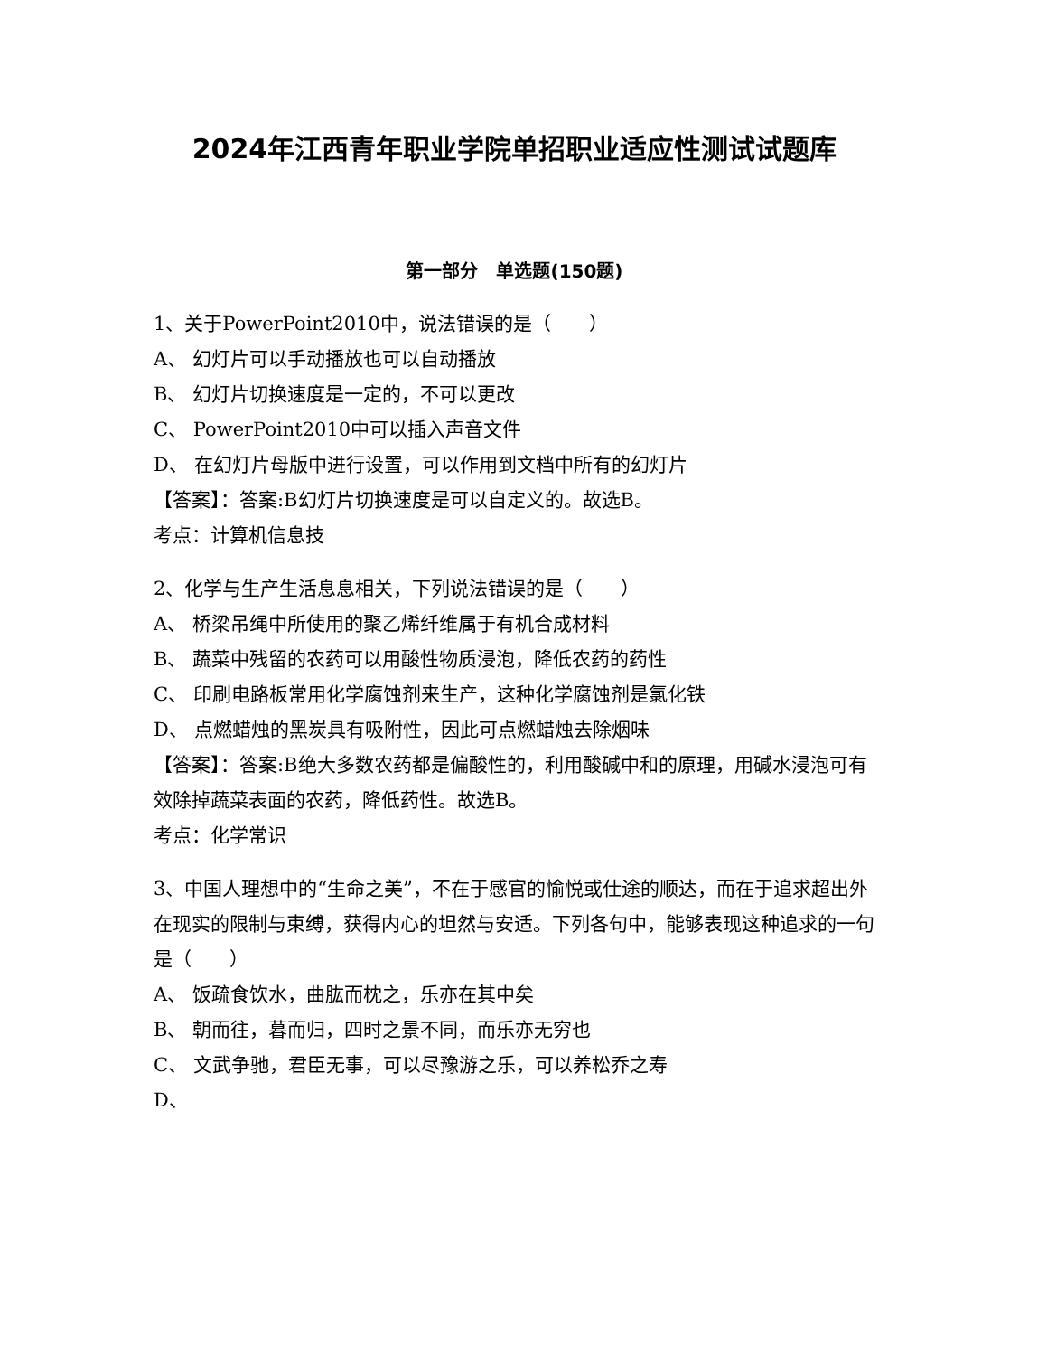2024年江西青年职业学院单招职业适应性测试试题库
第一部分　单选题(150题)
1、关于PowerPoint2010中，说法错误的是（　　）
A、 幻灯片可以手动播放也可以自动播放
B、 幻灯片切换速度是一定的，不可以更改
C、 PowerPoint2010中可以插入声音文件
D、 在幻灯片母版中进行设置，可以作用到文档中所有的幻灯片
【答案】：答案:B幻灯片切换速度是可以自定义的。故选B。
考点：计算机信息技
2、化学与生产生活息息相关，下列说法错误的是（　　）
A、 桥梁吊绳中所使用的聚乙烯纤维属于有机合成材料
B、 蔬菜中残留的农药可以用酸性物质浸泡，降低农药的药性
C、 印刷电路板常用化学腐蚀剂来生产，这种化学腐蚀剂是氯化铁
D、 点燃蜡烛的黑炭具有吸附性，因此可点燃蜡烛去除烟味
【答案】：答案:B绝大多数农药都是偏酸性的，利用酸碱中和的原理，用碱水浸泡可有效除掉蔬菜表面的农药，降低药性。故选B。
考点：化学常识
3、中国人理想中的“生命之美”，不在于感官的愉悦或仕途的顺达，而在于追求超出外在现实的限制与束缚，获得内心的坦然与安适。下列各句中，能够表现这种追求的一句是（　　）
A、 饭疏食饮水，曲肱而枕之，乐亦在其中矣
B、 朝而往，暮而归，四时之景不同，而乐亦无穷也
C、 文武争驰，君臣无事，可以尽豫游之乐，可以养松乔之寿
D、